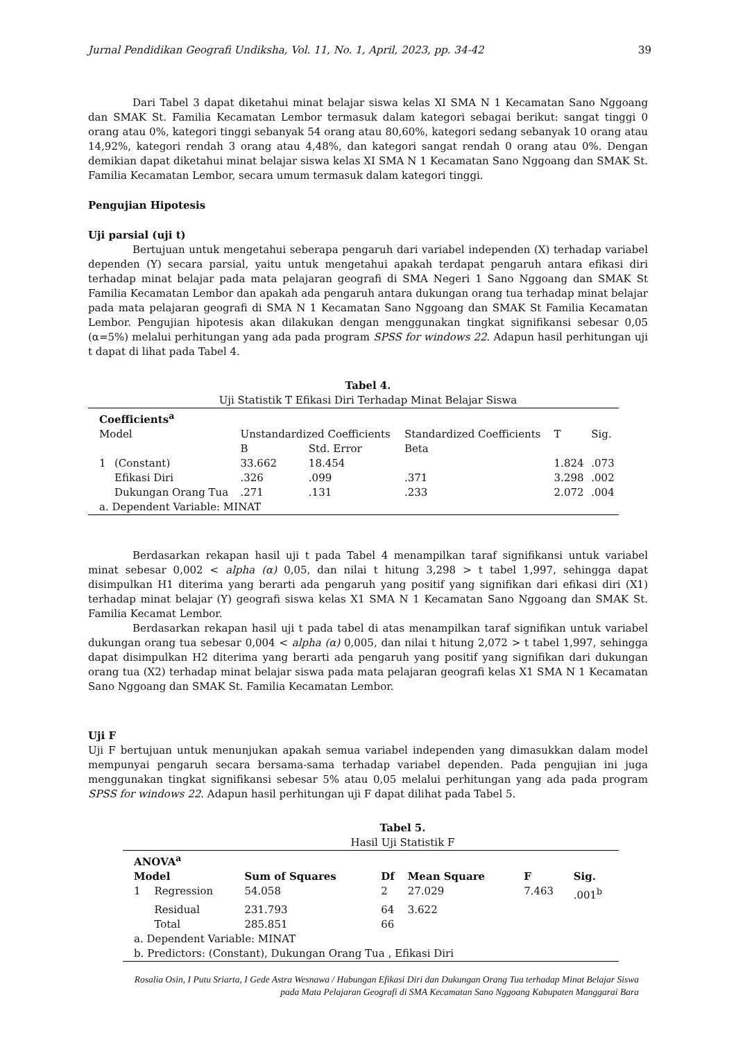Jurnal Pendidikan Geografi Undiksha, Vol. 11, No. 1, April, 2023, pp. 34-42 39
Dari Tabel 3 dapat diketahui minat belajar siswa kelas XI SMA N 1 Kecamatan Sano Nggoang dan SMAK St. Familia Kecamatan Lembor termasuk dalam kategori sebagai berikut: sangat tinggi 0 orang atau 0%, kategori tinggi sebanyak 54 orang atau 80,60%, kategori sedang sebanyak 10 orang atau 14,92%, kategori rendah 3 orang atau 4,48%, dan kategori sangat rendah 0 orang atau 0%. Dengan demikian dapat diketahui minat belajar siswa kelas XI SMA N 1 Kecamatan Sano Nggoang dan SMAK St. Familia Kecamatan Lembor, secara umum termasuk dalam kategori tinggi.
Pengujian Hipotesis
Uji parsial (uji t)
Bertujuan untuk mengetahui seberapa pengaruh dari variabel independen (X) terhadap variabel dependen (Y) secara parsial, yaitu untuk mengetahui apakah terdapat pengaruh antara efikasi diri terhadap minat belajar pada mata pelajaran geografi di SMA Negeri 1 Sano Nggoang dan SMAK St Familia Kecamatan Lembor dan apakah ada pengaruh antara dukungan orang tua terhadap minat belajar pada mata pelajaran geografi di SMA N 1 Kecamatan Sano Nggoang dan SMAK St Familia Kecamatan Lembor. Pengujian hipotesis akan dilakukan dengan menggunakan tingkat signifikansi sebesar 0,05 (α=5%) melalui perhitungan yang ada pada program SPSS for windows 22. Adapun hasil perhitungan uji t dapat di lihat pada Tabel 4.
Tabel 4.
Uji Statistik T Efikasi Diri Terhadap Minat Belajar Siswa
| Coefficients<sup>a</sup> | | | | | | |
| Model | | Unstandardized Coefficients | | Standardized Coefficients | T | Sig. |
| | | B | Std. Error | Beta | | |
| 1 | (Constant) | 33.662 | 18.454 | | 1.824 | .073 |
| | Efikasi Diri | .326 | .099 | .371 | 3.298 | .002 |
| | Dukungan Orang Tua | .271 | .131 | .233 | 2.072 | .004 |
| a. Dependent Variable: MINAT | | | | | | |
Berdasarkan rekapan hasil uji t pada Tabel 4 menampilkan taraf signifikansi untuk variabel minat sebesar 0,002 < alpha (α) 0,05, dan nilai t hitung 3,298 > t tabel 1,997, sehingga dapat disimpulkan H1 diterima yang berarti ada pengaruh yang positif yang signifikan dari efikasi diri (X1) terhadap minat belajar (Y) geografi siswa kelas X1 SMA N 1 Kecamatan Sano Nggoang dan SMAK St. Familia Kecamat Lembor.
Berdasarkan rekapan hasil uji t pada tabel di atas menampilkan taraf signifikan untuk variabel dukungan orang tua sebesar 0,004 < alpha (α) 0,005, dan nilai t hitung 2,072 > t tabel 1,997, sehingga dapat disimpulkan H2 diterima yang berarti ada pengaruh yang positif yang signifikan dari dukungan orang tua (X2) terhadap minat belajar siswa pada mata pelajaran geografi kelas X1 SMA N 1 Kecamatan Sano Nggoang dan SMAK St. Familia Kecamatan Lembor.
Uji F
Uji F bertujuan untuk menunjukan apakah semua variabel independen yang dimasukkan dalam model mempunyai pengaruh secara bersama-sama terhadap variabel dependen. Pada pengujian ini juga menggunakan tingkat signifikansi sebesar 5% atau 0,05 melalui perhitungan yang ada pada program SPSS for windows 22. Adapun hasil perhitungan uji F dapat dilihat pada Tabel 5.
Tabel 5.
Hasil Uji Statistik F
| ANOVA<sup>a</sup> | | | | | | |
| Model | | Sum of Squares | Df | Mean Square | F | Sig. |
| 1 | Regression | 54.058 | 2 | 27.029 | 7.463 | .001<sup>b</sup> |
| | Residual | 231.793 | 64 | 3.622 | | |
| | Total | 285.851 | 66 | | | |
| a. Dependent Variable: MINAT | | | | | | |
| b. Predictors: (Constant), Dukungan Orang Tua , Efikasi Diri | | | | | | |
Rosalia Osin, I Putu Sriarta, I Gede Astra Wesnawa / Hubungan Efikasi Diri dan Dukungan Orang Tua terhadap Minat Belajar Siswa
pada Mata Pelajaran Geografi di SMA Kecamatan Sano Nggoang Kabupaten Manggarai Bara